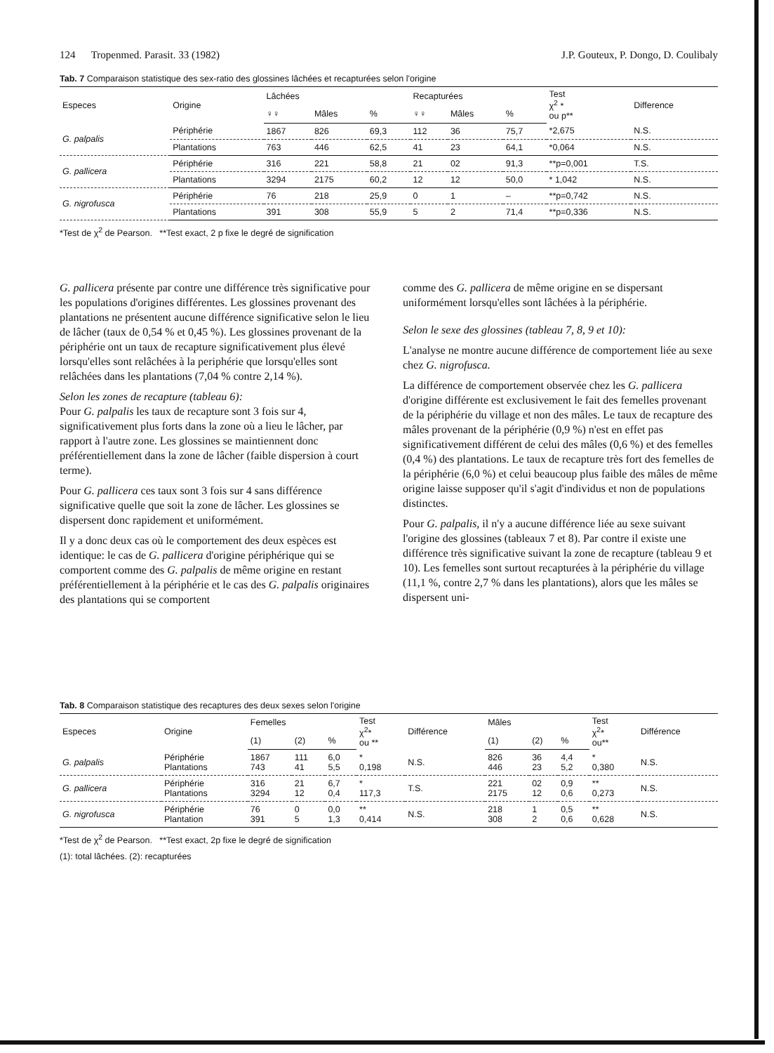124 Tropenmed. Parasit. 33 (1982) J.P. Gouteux, P. Dongo, D. Coulibaly
Tab. 7 Comparaison statistique des sex-ratio des glossines lâchées et recapturées selon l'origine
| Especes | Origine | Lâchées | | | Recapturées | | | Test χ<sup>2</sup> * ou p** | Difference |
| --- | --- | --- | --- | --- | --- | --- | --- | --- | --- |
| | | ♀♀ | Mâles | % | ♀♀ | Mâles | % | | |
| G. palpalis | Périphérie | 1867 | 826 | 69,3 | 112 | 36 | 75,7 | *2,675 | N.S. |
| | Plantations | 763 | 446 | 62,5 | 41 | 23 | 64,1 | *0,064 | N.S. |
| G. pallicera | Périphérie | 316 | 221 | 58,8 | 21 | 02 | 91,3 | **p=0,001 | T.S. |
| | Plantations | 3294 | 2175 | 60,2 | 12 | 12 | 50,0 | * 1,042 | N.S. |
| G. nigrofusca | Périphérie | 76 | 218 | 25,9 | 0 | 1 | – | **p=0,742 | N.S. |
| | Plantations | 391 | 308 | 55,9 | 5 | 2 | 71,4 | **p=0,336 | N.S. |
*Test de χ<sup>2</sup> de Pearson. **Test exact, 2 p fixe le degré de signification
G. pallicera présente par contre une différence très significative pour les populations d'origines différentes. Les glossines provenant des plantations ne présentent aucune différence significative selon le lieu de lâcher (taux de 0,54 % et 0,45 %). Les glossines provenant de la périphérie ont un taux de recapture significativement plus élevé lorsqu'elles sont relâchées à la periphérie que lorsqu'elles sont relâchées dans les plantations (7,04 % contre 2,14 %).
Selon les zones de recapture (tableau 6):
Pour G. palpalis les taux de recapture sont 3 fois sur 4, significativement plus forts dans la zone où a lieu le lâcher, par rapport à l'autre zone. Les glossines se maintiennent donc préférentiellement dans la zone de lâcher (faible dispersion à court terme).
Pour G. pallicera ces taux sont 3 fois sur 4 sans différence significative quelle que soit la zone de lâcher. Les glossines se dispersent donc rapidement et uniformément.
Il y a donc deux cas où le comportement des deux espèces est identique: le cas de G. pallicera d'origine périphérique qui se comportent comme des G. palpalis de même origine en restant préférentiellement à la périphérie et le cas des G. palpalis originaires des plantations qui se comportent
comme des G. pallicera de même origine en se dispersant uniformément lorsqu'elles sont lâchées à la périphérie.
Selon le sexe des glossines (tableau 7, 8, 9 et 10):
L'analyse ne montre aucune différence de comportement liée au sexe chez G. nigrofusca.
La différence de comportement observée chez les G. pallicera d'origine différente est exclusivement le fait des femelles provenant de la périphérie du village et non des mâles. Le taux de recapture des mâles provenant de la périphérie (0,9 %) n'est en effet pas significativement différent de celui des mâles (0,6 %) et des femelles (0,4 %) des plantations. Le taux de recapture très fort des femelles de la périphérie (6,0 %) et celui beaucoup plus faible des mâles de même origine laisse supposer qu'il s'agit d'individus et non de populations distinctes.
Pour G. palpalis, il n'y a aucune différence liée au sexe suivant l'origine des glossines (tableaux 7 et 8). Par contre il existe une différence très significative suivant la zone de recapture (tableau 9 et 10). Les femelles sont surtout recapturées à la périphérie du village (11,1 %, contre 2,7 % dans les plantations), alors que les mâles se dispersent uni-
Tab. 8 Comparaison statistique des recaptures des deux sexes selon l'origine
| Especes | Origine | Femelles | | | Test χ<sup>2</sup>* ou ** | Différence | Mâles | | | Test χ<sup>2</sup>* ou** | Différence |
| --- | --- | --- | --- | --- | --- | --- | --- | --- | --- | --- | --- |
| | | (1) | (2) | % | | | (1) | (2) | % | | |
| G. palpalis | Périphérie Plantations | 1867 743 | 111 41 | 6,0 5,5 | * 0,198 | N.S. | 826 446 | 36 23 | 4,4 5,2 | * 0,380 | N.S. |
| G. pallicera | Périphérie Plantations | 316 3294 | 21 12 | 6,7 0,4 | * 117,3 | T.S. | 221 2175 | 02 12 | 0,9 0,6 | ** 0,273 | N.S. |
| G. nigrofusca | Périphérie Plantation | 76 391 | 0 5 | 0,0 1,3 | ** 0,414 | N.S. | 218 308 | 1 2 | 0,5 0,6 | ** 0,628 | N.S. |
*Test de χ<sup>2</sup> de Pearson. **Test exact, 2p fixe le degré de signification
(1): total lâchées. (2): recapturées